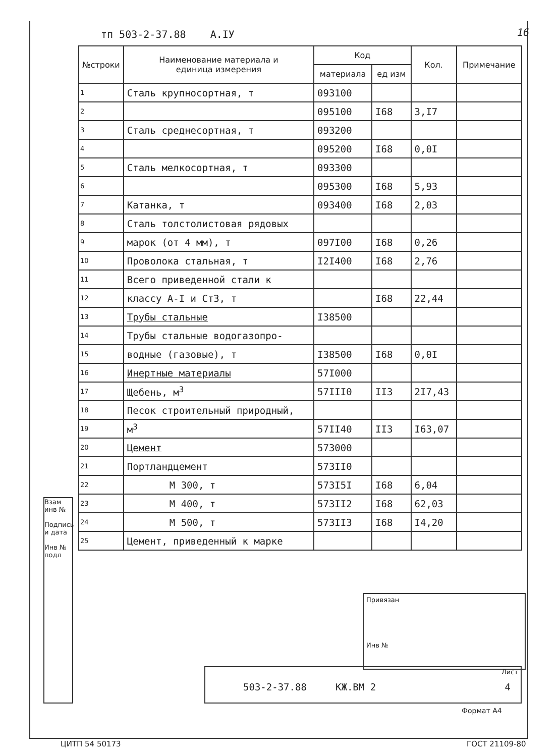тп 503-2-37.88 А.IУ 16
| №строки | Наименование материала и единица измерения | Код | | Кол. | Примечание |
| --- | --- | --- | --- | --- | --- |
| | | материала | ед изм | | |
| 1 | Сталь крупносортная, т | 093100 | | | |
| 2 | | 095100 | I68 | 3,I7 | |
| 3 | Сталь среднесортная, т | 093200 | | | |
| 4 | | 095200 | I68 | 0,0I | |
| 5 | Сталь мелкосортная, т | 093300 | | | |
| 6 | | 095300 | I68 | 5,93 | |
| 7 | Катанка, т | 093400 | I68 | 2,03 | |
| 8 | Сталь толстолистовая рядовых | | | | |
| 9 | марок (от 4 мм), т | 097I00 | I68 | 0,26 | |
| 10 | Проволока стальная, т | I2I400 | I68 | 2,76 | |
| 11 | Всего приведенной стали к | | | | |
| 12 | классу А-I и Ст3, т | | I68 | 22,44 | |
| 13 | Трубы стальные | I38500 | | | |
| 14 | Трубы стальные водогазопро- | | | | |
| 15 | водные (газовые), т | I38500 | I68 | 0,0I | |
| 16 | Инертные материалы | 57I000 | | | |
| 17 | Щебень, м<sup>3</sup> | 57III0 | II3 | 2I7,43 | |
| 18 | Песок строительный природный, | | | | |
| 19 | м<sup>3</sup> | 57II40 | II3 | I63,07 | |
| 20 | Цемент | 573000 | | | |
| 21 | Портландцемент | 573II0 | | | |
| 22 | М 300, т | 573I5I | I68 | 6,04 | |
| 23 | М 400, т | 573II2 | I68 | 62,03 | |
| 24 | М 500, т | 573II3 | I68 | I4,20 | |
| 25 | Цемент, приведенный к марке | | | | |
Взам инв №
Подпись и дата
Инв № подл
Привязан
Инв №
503-2-37.88 КЖ.ВМ 2
Лист
4
Формат А4
ЦИТП 54 50173 ГОСТ 21109-80